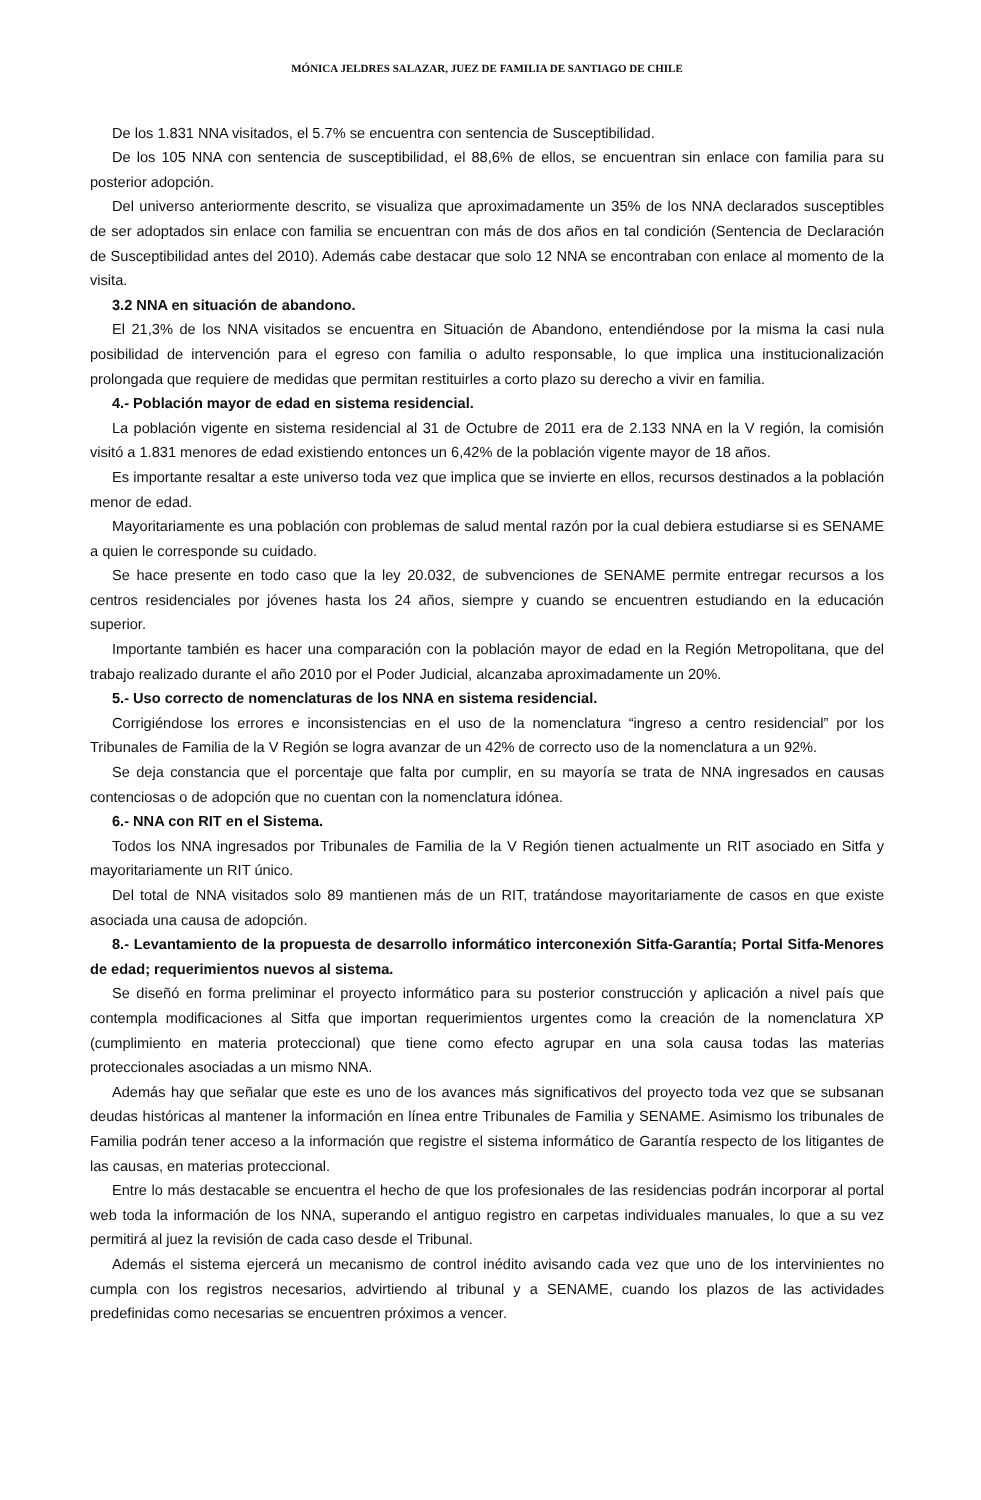MÓNICA JELDRES SALAZAR, JUEZ DE FAMILIA DE SANTIAGO DE CHILE
De los 1.831 NNA visitados, el 5.7% se encuentra con sentencia de Susceptibilidad.
De los 105 NNA con sentencia de susceptibilidad, el 88,6% de ellos, se encuentran sin enlace con familia para su posterior adopción.
Del universo anteriormente descrito, se visualiza que aproximadamente un 35% de los NNA declarados susceptibles de ser adoptados sin enlace con familia se encuentran con más de dos años en tal condición (Sentencia de Declaración de Susceptibilidad antes del 2010). Además cabe destacar que solo 12 NNA se encontraban con enlace al momento de la visita.
3.2 NNA en situación de abandono.
El 21,3% de los NNA visitados se encuentra en Situación de Abandono, entendiéndose por la misma la casi nula posibilidad de intervención para el egreso con familia o adulto responsable, lo que implica una institucionalización prolongada que requiere de medidas que permitan restituirles a corto plazo su derecho a vivir en familia.
4.- Población mayor de edad en sistema residencial.
La población vigente en sistema residencial al 31 de Octubre de 2011 era de 2.133 NNA en la V región, la comisión visitó a 1.831 menores de edad existiendo entonces un 6,42% de la población vigente mayor de 18 años.
Es importante resaltar a este universo toda vez que implica que se invierte en ellos, recursos destinados a la población menor de edad.
Mayoritariamente es una población con problemas de salud mental razón por la cual debiera estudiarse si es SENAME a quien le corresponde su cuidado.
Se hace presente en todo caso que la ley 20.032, de subvenciones de SENAME permite entregar recursos a los centros residenciales por jóvenes hasta los 24 años, siempre y cuando se encuentren estudiando en la educación superior.
Importante también es hacer una comparación con la población mayor de edad en la Región Metropolitana, que del trabajo realizado durante el año 2010 por el Poder Judicial, alcanzaba aproximadamente un 20%.
5.- Uso correcto de nomenclaturas de los NNA en sistema residencial.
Corrigiéndose los errores e inconsistencias en el uso de la nomenclatura “ingreso a centro residencial” por los Tribunales de Familia de la V Región se logra avanzar de un 42% de correcto uso de la nomenclatura a un 92%.
Se deja constancia que el porcentaje que falta por cumplir, en su mayoría se trata de NNA ingresados en causas contenciosas o de adopción que no cuentan con la nomenclatura idónea.
6.- NNA con RIT en el Sistema.
Todos los NNA ingresados por Tribunales de Familia de la V Región tienen actualmente un RIT asociado en Sitfa y mayoritariamente un RIT único.
Del total de NNA visitados solo 89 mantienen más de un RIT, tratándose mayoritariamente de casos en que existe asociada una causa de adopción.
8.- Levantamiento de la propuesta de desarrollo informático interconexión Sitfa-Garantía; Portal Sitfa-Menores de edad; requerimientos nuevos al sistema.
Se diseñó en forma preliminar el proyecto informático para su posterior construcción y aplicación a nivel país que contempla modificaciones al Sitfa que importan requerimientos urgentes como la creación de la nomenclatura XP (cumplimiento en materia proteccional) que tiene como efecto agrupar en una sola causa todas las materias proteccionales asociadas a un mismo NNA.
Además hay que señalar que este es uno de los avances más significativos del proyecto toda vez que se subsanan deudas históricas al mantener la información en línea entre Tribunales de Familia y SENAME. Asimismo los tribunales de Familia podrán tener acceso a la información que registre el sistema informático de Garantía respecto de los litigantes de las causas, en materias proteccional.
Entre lo más destacable se encuentra el hecho de que los profesionales de las residencias podrán incorporar al portal web toda la información de los NNA, superando el antiguo registro en carpetas individuales manuales, lo que a su vez permitirá al juez la revisión de cada caso desde el Tribunal.
Además el sistema ejercerá un mecanismo de control inédito avisando cada vez que uno de los intervinientes no cumpla con los registros necesarios, advirtiendo al tribunal y a SENAME, cuando los plazos de las actividades predefinidas como necesarias se encuentren próximos a vencer.